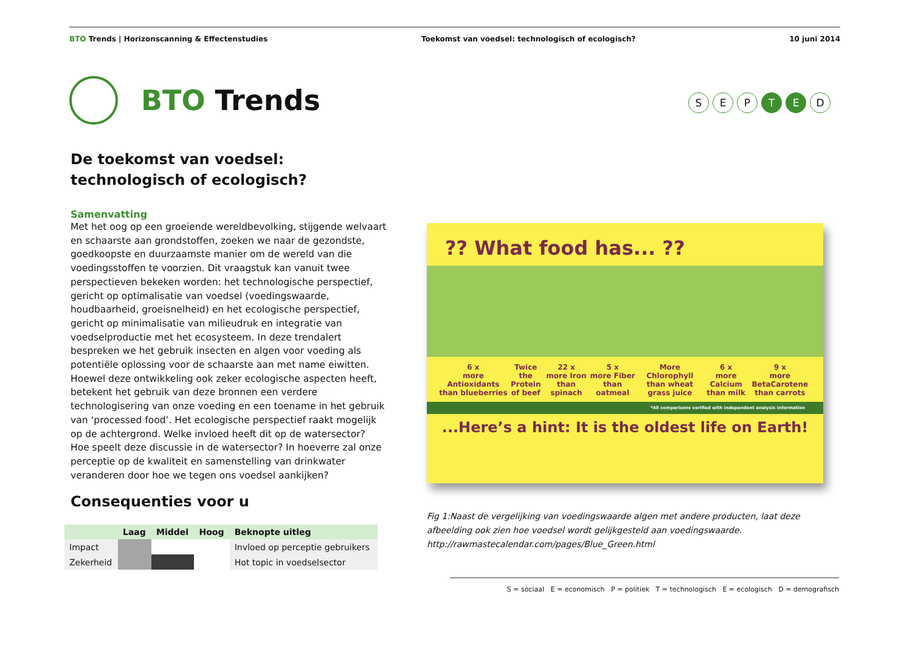BTO Trends | Horizonscanning & Effectenstudies Toekomst van voedsel: technologisch of ecologisch? 10 juni 2014
BTO Trends
S E P T E D
De toekomst van voedsel: technologisch of ecologisch?
Samenvatting
Met het oog op een groeiende wereldbevolking, stijgende welvaart en schaarste aan grondstoffen, zoeken we naar de gezondste, goedkoopste en duurzaamste manier om de wereld van die voedingsstoffen te voorzien. Dit vraagstuk kan vanuit twee perspectieven bekeken worden: het technologische perspectief, gericht op optimalisatie van voedsel (voedingswaarde, houdbaarheid, groeisnelheid) en het ecologische perspectief, gericht op minimalisatie van milieudruk en integratie van voedselproductie met het ecosysteem. In deze trendalert bespreken we het gebruik insecten en algen voor voeding als potentiële oplossing voor de schaarste aan met name eiwitten. Hoewel deze ontwikkeling ook zeker ecologische aspecten heeft, betekent het gebruik van deze bronnen een verdere technologisering van onze voeding en een toename in het gebruik van ‘processed food’. Het ecologische perspectief raakt mogelijk op de achtergrond. Welke invloed heeft dit op de watersector? Hoe speelt deze discussie in de watersector? In hoeverre zal onze perceptie op de kwaliteit en samenstelling van drinkwater veranderen door hoe we tegen ons voedsel aankijken?
Consequenties voor u
| | Laag | Middel | Hoog | Beknopte uitleg |
| --- | --- | --- | --- | --- |
| Impact | | | | Invloed op perceptie gebruikers |
| Zekerheid | | | | Hot topic in voedselsector |
?? What food has... ??
6 x
more Antioxidants than blueberries
Twice
the Protein of beef
22 x
more Iron than spinach
5 x
more Fiber than oatmeal
More
Chlorophyll than wheat grass juice
6 x
more Calcium than milk
9 x
more BetaCarotene than carrots
*All comparisons verified with independent analysis information
...Here’s a hint: It is the oldest life on Earth!
Fig 1:Naast de vergelijking van voedingswaarde algen met andere producten, laat deze afbeelding ook zien hoe voedsel wordt gelijkgesteld aan voedingswaarde. http://rawmastecalendar.com/pages/Blue_Green.html
S = sociaal E = economisch P = politiek T = technologisch E = ecologisch D = demografisch